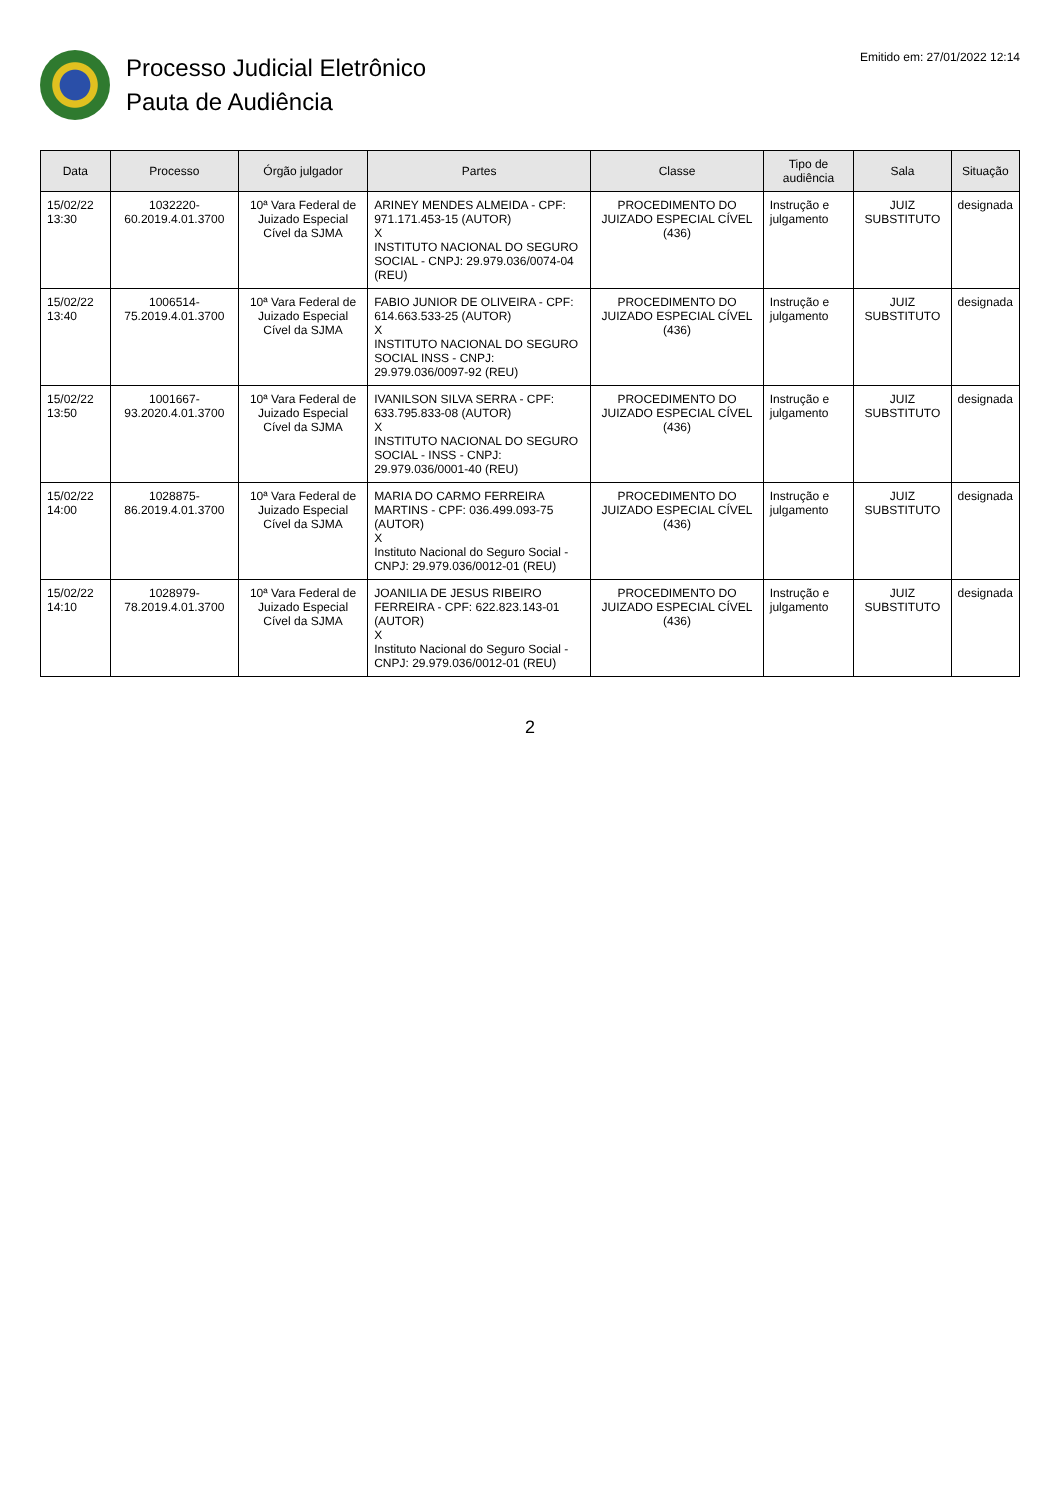Processo Judicial Eletrônico
Pauta de Audiência
Emitido em: 27/01/2022 12:14
| Data | Processo | Órgão julgador | Partes | Classe | Tipo de audiência | Sala | Situação |
| --- | --- | --- | --- | --- | --- | --- | --- |
| 15/02/22 13:30 | 1032220-60.2019.4.01.3700 | 10ª Vara Federal de Juizado Especial Cível da SJMA | ARINEY MENDES ALMEIDA - CPF: 971.171.453-15 (AUTOR) X INSTITUTO NACIONAL DO SEGURO SOCIAL - CNPJ: 29.979.036/0074-04 (REU) | PROCEDIMENTO DO JUIZADO ESPECIAL CÍVEL (436) | Instrução e julgamento | JUIZ SUBSTITUTO | designada |
| 15/02/22 13:40 | 1006514-75.2019.4.01.3700 | 10ª Vara Federal de Juizado Especial Cível da SJMA | FABIO JUNIOR DE OLIVEIRA - CPF: 614.663.533-25 (AUTOR) X INSTITUTO NACIONAL DO SEGURO SOCIAL INSS - CNPJ: 29.979.036/0097-92 (REU) | PROCEDIMENTO DO JUIZADO ESPECIAL CÍVEL (436) | Instrução e julgamento | JUIZ SUBSTITUTO | designada |
| 15/02/22 13:50 | 1001667-93.2020.4.01.3700 | 10ª Vara Federal de Juizado Especial Cível da SJMA | IVANILSON SILVA SERRA - CPF: 633.795.833-08 (AUTOR) X INSTITUTO NACIONAL DO SEGURO SOCIAL - INSS - CNPJ: 29.979.036/0001-40 (REU) | PROCEDIMENTO DO JUIZADO ESPECIAL CÍVEL (436) | Instrução e julgamento | JUIZ SUBSTITUTO | designada |
| 15/02/22 14:00 | 1028875-86.2019.4.01.3700 | 10ª Vara Federal de Juizado Especial Cível da SJMA | MARIA DO CARMO FERREIRA MARTINS - CPF: 036.499.093-75 (AUTOR) X Instituto Nacional do Seguro Social - CNPJ: 29.979.036/0012-01 (REU) | PROCEDIMENTO DO JUIZADO ESPECIAL CÍVEL (436) | Instrução e julgamento | JUIZ SUBSTITUTO | designada |
| 15/02/22 14:10 | 1028979-78.2019.4.01.3700 | 10ª Vara Federal de Juizado Especial Cível da SJMA | JOANILIA DE JESUS RIBEIRO FERREIRA - CPF: 622.823.143-01 (AUTOR) X Instituto Nacional do Seguro Social - CNPJ: 29.979.036/0012-01 (REU) | PROCEDIMENTO DO JUIZADO ESPECIAL CÍVEL (436) | Instrução e julgamento | JUIZ SUBSTITUTO | designada |
2